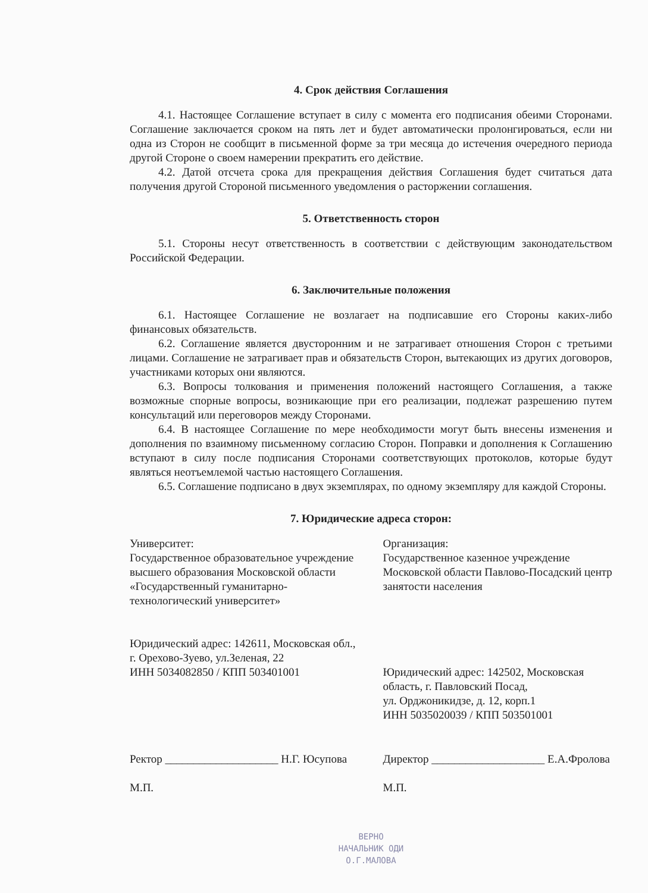4. Срок действия Соглашения
4.1. Настоящее Соглашение вступает в силу с момента его подписания обеими Сторонами. Соглашение заключается сроком на пять лет и будет автоматически пролонгироваться, если ни одна из Сторон не сообщит в письменной форме за три месяца до истечения очередного периода другой Стороне о своем намерении прекратить его действие.
4.2. Датой отсчета срока для прекращения действия Соглашения будет считаться дата получения другой Стороной письменного уведомления о расторжении соглашения.
5. Ответственность сторон
5.1. Стороны несут ответственность в соответствии с действующим законодательством Российской Федерации.
6. Заключительные положения
6.1. Настоящее Соглашение не возлагает на подписавшие его Стороны каких-либо финансовых обязательств.
6.2. Соглашение является двусторонним и не затрагивает отношения Сторон с третьими лицами. Соглашение не затрагивает прав и обязательств Сторон, вытекающих из других договоров, участниками которых они являются.
6.3. Вопросы толкования и применения положений настоящего Соглашения, а также возможные спорные вопросы, возникающие при его реализации, подлежат разрешению путем консультаций или переговоров между Сторонами.
6.4. В настоящее Соглашение по мере необходимости могут быть внесены изменения и дополнения по взаимному письменному согласию Сторон. Поправки и дополнения к Соглашению вступают в силу после подписания Сторонами соответствующих протоколов, которые будут являться неотъемлемой частью настоящего Соглашения.
6.5. Соглашение подписано в двух экземплярах, по одному экземпляру для каждой Стороны.
7. Юридические адреса сторон:
Университет:
Государственное образовательное учреждение высшего образования Московской области «Государственный гуманитарно-технологический университет»
Юридический адрес: 142611, Московская обл., г. Орехово-Зуево, ул.Зеленая, 22
ИНН 5034082850 / КПП 503401001
Организация:
Государственное казенное учреждение Московской области Павлово-Посадский центр занятости населения
Юридический адрес: 142502, Московская область, г. Павловский Посад,
ул. Орджоникидзе, д. 12, корп.1
ИНН 5035020039 / КПП 503501001
Ректор ____________________ Н.Г. Юсупова
М.П.
Директор ____________________ Е.А.Фролова
М.П.
ВЕРНО
НАЧАЛЬНИК ОДИ
О.Г.МАЛОВА